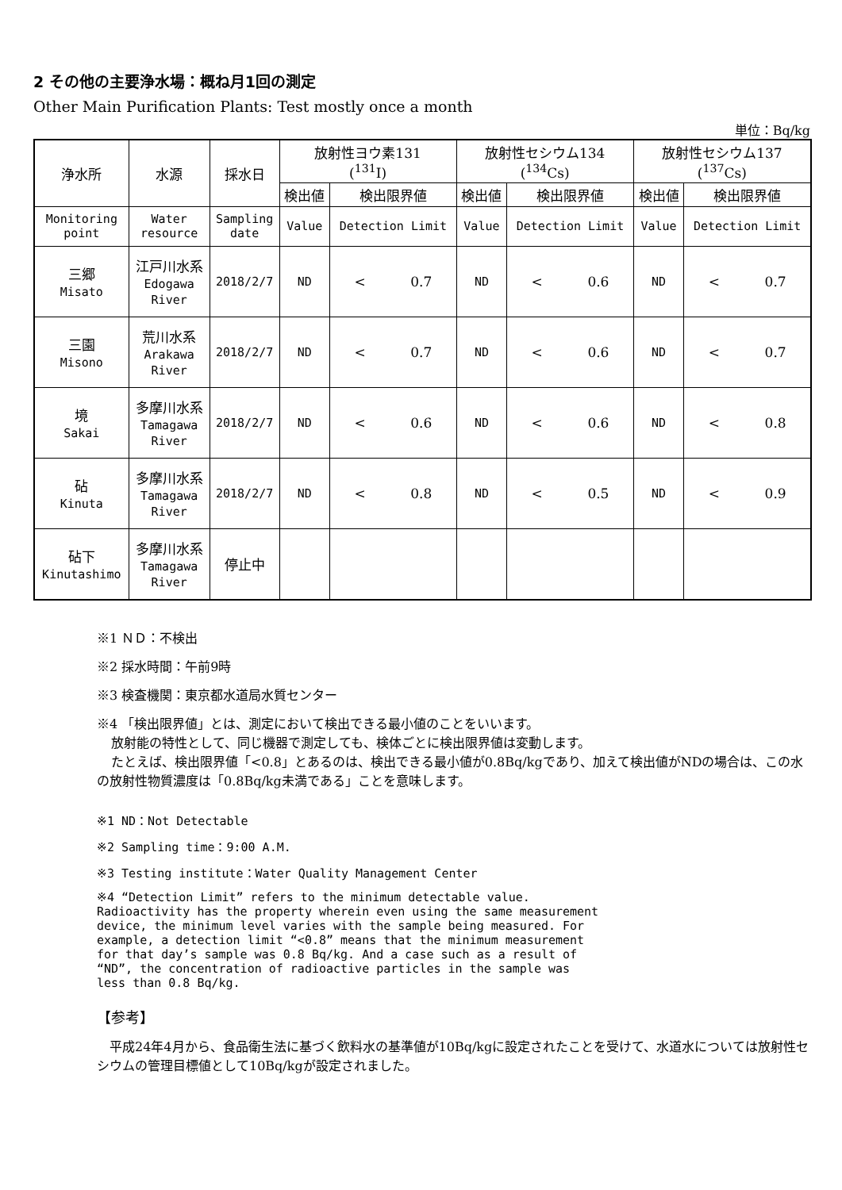2 その他の主要浄水場：概ね月1回の測定
Other Main Purification Plants: Test mostly once a month
単位：Bq/kg
| 浄水所 | 水源 | 採水日 | 放射性ヨウ素131 (<sup>131</sup>I) | | 放射性セシウム134 (<sup>134</sup>Cs) | | 放射性セシウム137 (<sup>137</sup>Cs) | |
| --- | --- | --- | --- | --- | --- | --- | --- | --- |
| | | | 検出値 | 検出限界値 | 検出値 | 検出限界値 | 検出値 | 検出限界値 |
| Monitoring point | Water resource | Sampling date | Value | Detection Limit | Value | Detection Limit | Value | Detection Limit |
| 三郷 Misato | 江戸川水系 Edogawa River | 2018/2/7 | ND | < 0.7 | ND | < 0.6 | ND | < 0.7 |
| 三園 Misono | 荒川水系 Arakawa River | 2018/2/7 | ND | < 0.7 | ND | < 0.6 | ND | < 0.7 |
| 境 Sakai | 多摩川水系 Tamagawa River | 2018/2/7 | ND | < 0.6 | ND | < 0.6 | ND | < 0.8 |
| 砧 Kinuta | 多摩川水系 Tamagawa River | 2018/2/7 | ND | < 0.8 | ND | < 0.5 | ND | < 0.9 |
| 砧下 Kinutashimo | 多摩川水系 Tamagawa River | 停止中 | | | | | | |
※1 ＮＤ：不検出
※2 採水時間：午前9時
※3 検査機関：東京都水道局水質センター
※4 「検出限界値」とは、測定において検出できる最小値のことをいいます。
放射能の特性として、同じ機器で測定しても、検体ごとに検出限界値は変動します。
たとえば、検出限界値「<0.8」とあるのは、検出できる最小値が0.8Bq/kgであり、加えて検出値がNDの場合は、この水の放射性物質濃度は「0.8Bq/kg未満である」ことを意味します。
※1 ND：Not Detectable
※2 Sampling time：9:00 A.M.
※3 Testing institute：Water Quality Management Center
※4 “Detection Limit” refers to the minimum detectable value.
Radioactivity has the property wherein even using the same measurement
device, the minimum level varies with the sample being measured. For
example, a detection limit “<0.8” means that the minimum measurement
for that day’s sample was 0.8 Bq/kg. And a case such as a result of
“ND”, the concentration of radioactive particles in the sample was
less than 0.8 Bq/kg.
【参考】
　平成24年4月から、食品衛生法に基づく飲料水の基準値が10Bq/kgに設定されたことを受けて、水道水については放射性セシウムの管理目標値として10Bq/kgが設定されました。